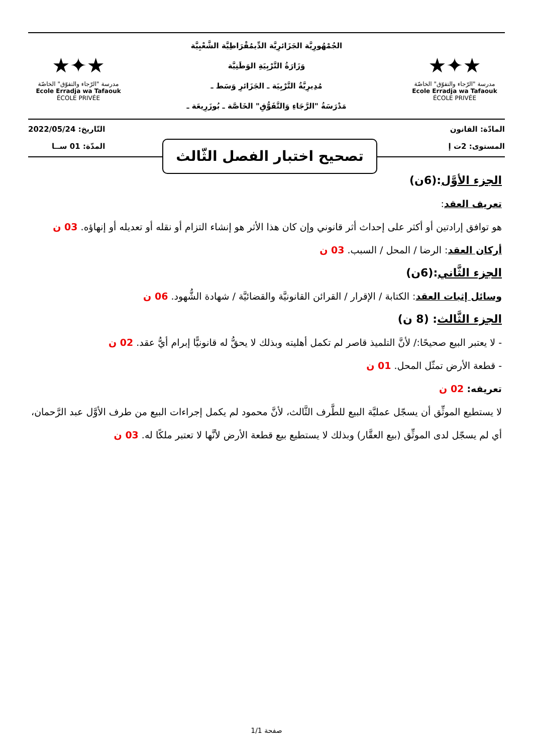★✦★
مدرسة "الرّجاء والتفوّق" الخاصّة
Ecole Erradja wa Tafaouk
ÉCOLE PRIVÉE
الجُمْهُورِيَّة الجَزَائرِيَّة الدِّيمُقْرَاطِيَّة الشَّعْبِيَّة
وَزَارَةُ التَّرْبِيَةِ الوَطَنِيَّة
مُدِيرِيَّةُ التَّرْبِيَة ـ الجَزَائرِ وَسَط ـ
مَدْرَسَةُ "الرَّجَاءِ وَالتَّفَوُّقِ" الخَاصَّة ـ بُوزَرِيعَة ـ
★✦★
مدرسة "الرّجاء والتفوّق" الخاصّة
Ecole Erradja wa Tafaouk
ÉCOLE PRIVÉE
المادّة: القانون
المستوى: 2ت إ
التّاريخ: 2022/05/24
المدّة: 01 ســا
تصحيح اختبار الفصل الثّالث
الجزء الأوَّل:(6ن)
تعريف العقد:
هو توافق إرادتين أو أكثر على إحداث أثر قانوني وإن كان هذا الأثر هو إنشاء التزام أو نقله أو تعديله أو إنهاؤه. 03 ن
أركان العقد: الرضا / المحل / السبب. 03 ن
الجزء الثَّاني:(6ن)
وسائل إثبات العقد: الكتابة / الإقرار / القرائن القانونيَّة والقضائيَّة / شهادة الشُّهود. 06 ن
الجزء الثَّالث: (8 ن)
- لا يعتبر البيع صحيحًا:/ لأنَّ التلميذ قاصر لم تكمل أهليته وبذلك لا يحقُّ له قانونيًّا إبرام أيُّ عقد. 02 ن
- قطعة الأرض تمثّل المحل. 01 ن
تعريفه: 02 ن
لا يستطيع الموثِّق أن يسجّل عمليَّة البيع للطَّرف الثَّالث، لأنَّ محمود لم يكمل إجراءات البيع من طرف الأوَّل عبد الرَّحمان، أي لم يسجّل لدى الموثِّق (بيع العقَّار) وبذلك لا يستطيع بيع قطعة الأرض لأنَّها لا تعتبر ملكًا له. 03 ن
صفحة 1/1